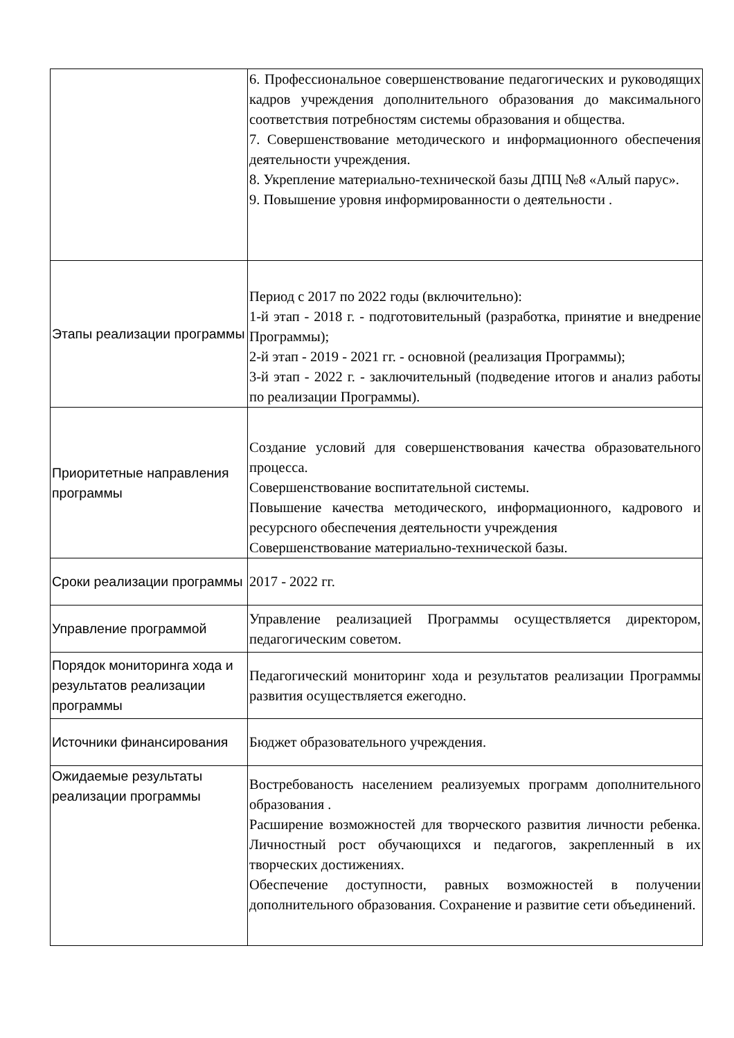| | 6. Профессиональное совершенствование педагогических и руководящих кадров учреждения дополнительного образования до максимального соответствия потребностям системы образования и общества. 7. Совершенствование методического и информационного обеспечения деятельности учреждения. 8. Укрепление материально-технической базы ДПЦ №8 «Алый парус». 9. Повышение уровня информированности о деятельности . |
| Этапы реализации программы | Период с 2017 по 2022 годы (включительно): 1-й этап - 2018 г. - подготовительный (разработка, принятие и внедрение Программы); 2-й этап - 2019 - 2021 гг. - основной (реализация Программы); 3-й этап - 2022 г. - заключительный (подведение итогов и анализ работы по реализации Программы). |
| Приоритетные направления программы | Создание условий для совершенствования качества образовательного процесса. Совершенствование воспитательной системы. Повышение качества методического, информационного, кадрового и ресурсного обеспечения деятельности учреждения Совершенствование материально-технической базы. |
| Сроки реализации программы | 2017 - 2022 гг. |
| Управление программой | Управление реализацией Программы осуществляется директором, педагогическим советом. |
| Порядок мониторинга хода и результатов реализации программы | Педагогический мониторинг хода и результатов реализации Программы развития осуществляется ежегодно. |
| Источники финансирования | Бюджет образовательного учреждения. |
| Ожидаемые результаты реализации программы | Востребованость населением реализуемых программ дополнительного образования . Расширение возможностей для творческого развития личности ребенка. Личностный рост обучающихся и педагогов, закрепленный в их творческих достижениях. Обеспечение доступности, равных возможностей в получении дополнительного образования. Сохранение и развитие сети объединений. |